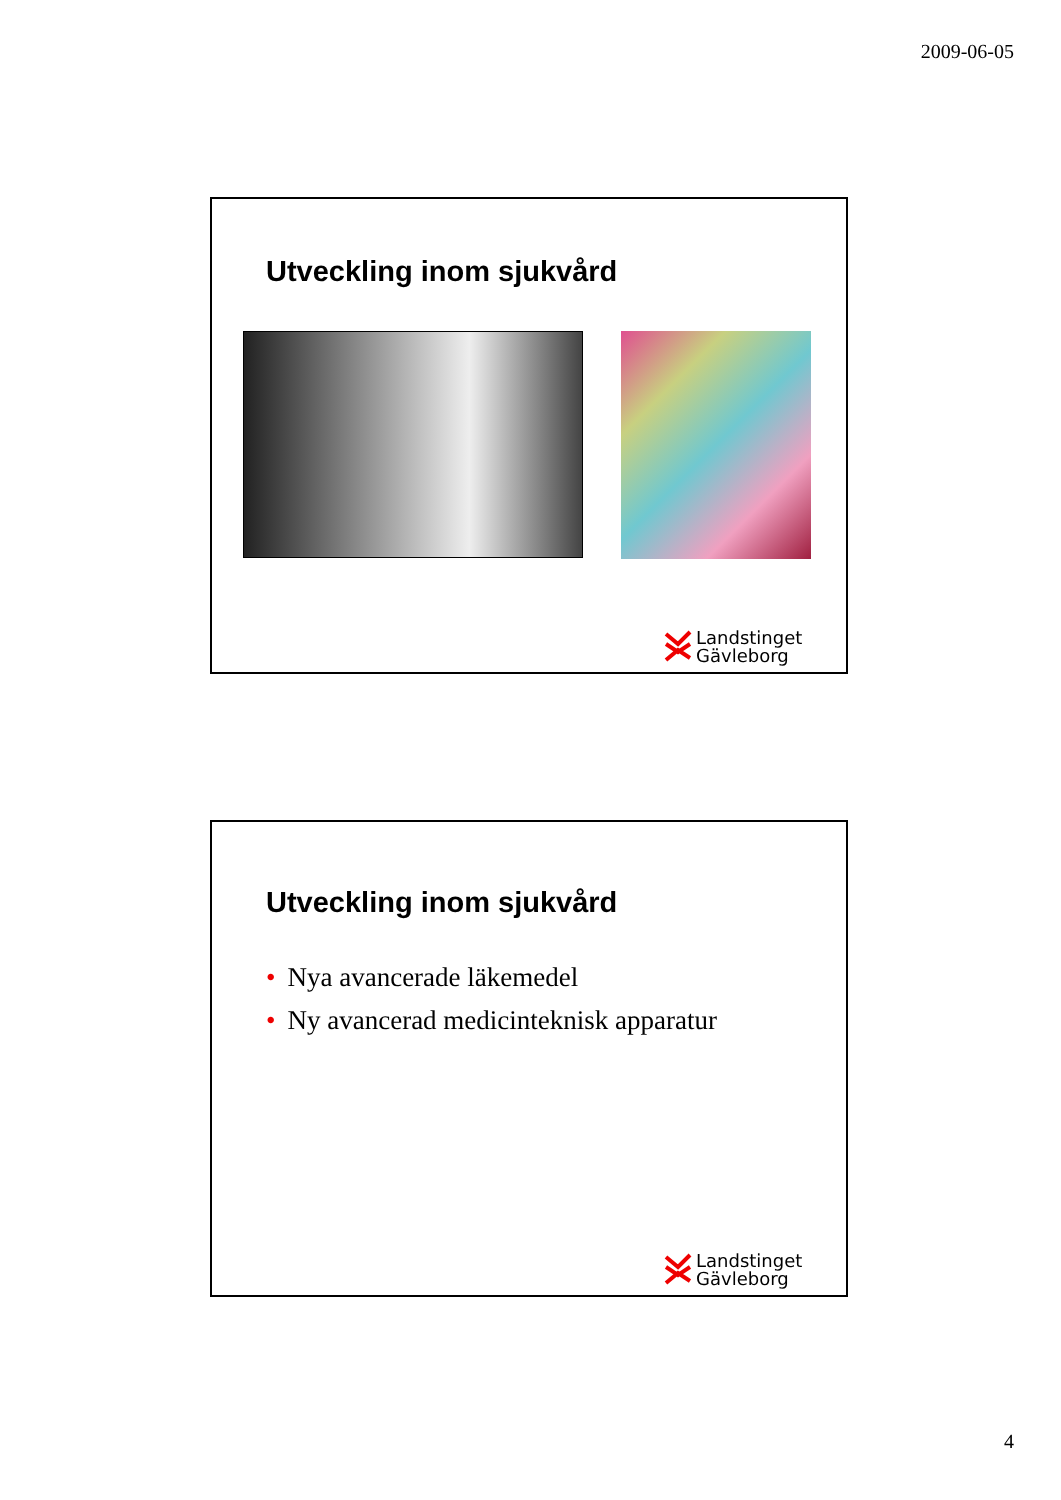2009-06-05
Utveckling inom sjukvård
Landstinget
Gävleborg
Utveckling inom sjukvård
• Nya avancerade läkemedel
• Ny avancerad medicinteknisk apparatur
Landstinget
Gävleborg
4